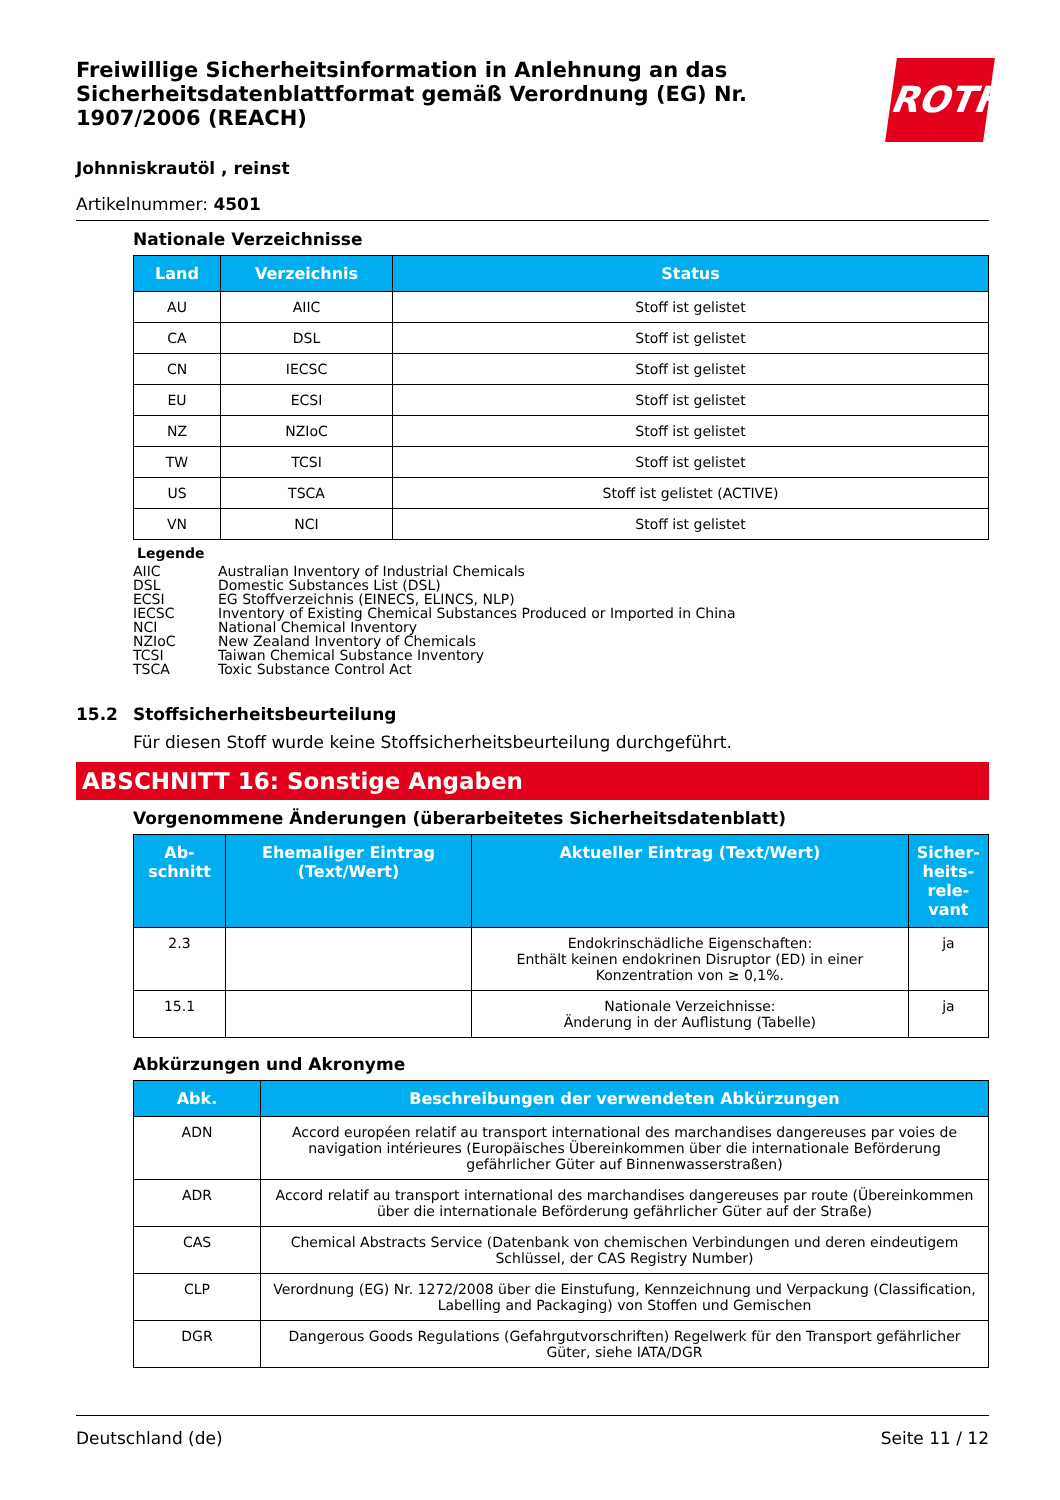Freiwillige Sicherheitsinformation in Anlehnung an das Sicherheitsdatenblattformat gemäß Verordnung (EG) Nr. 1907/2006 (REACH)
ROTH
Johnniskrautöl , reinst
Artikelnummer: 4501
Nationale Verzeichnisse
| Land | Verzeichnis | Status |
| --- | --- | --- |
| AU | AIIC | Stoff ist gelistet |
| CA | DSL | Stoff ist gelistet |
| CN | IECSC | Stoff ist gelistet |
| EU | ECSI | Stoff ist gelistet |
| NZ | NZIoC | Stoff ist gelistet |
| TW | TCSI | Stoff ist gelistet |
| US | TSCA | Stoff ist gelistet (ACTIVE) |
| VN | NCI | Stoff ist gelistet |
Legende
AIIC Australian Inventory of Industrial Chemicals
DSL Domestic Substances List (DSL)
ECSI EG Stoffverzeichnis (EINECS, ELINCS, NLP)
IECSC Inventory of Existing Chemical Substances Produced or Imported in China
NCI National Chemical Inventory
NZIoC New Zealand Inventory of Chemicals
TCSI Taiwan Chemical Substance Inventory
TSCA Toxic Substance Control Act
15.2 Stoffsicherheitsbeurteilung
Für diesen Stoff wurde keine Stoffsicherheitsbeurteilung durchgeführt.
ABSCHNITT 16: Sonstige Angaben
Vorgenommene Änderungen (überarbeitetes Sicherheitsdatenblatt)
| Ab- schnitt | Ehemaliger Eintrag (Text/Wert) | Aktueller Eintrag (Text/Wert) | Sicher- heits- rele- vant |
| --- | --- | --- | --- |
| 2.3 | | Endokrinschädliche Eigenschaften: Enthält keinen endokrinen Disruptor (ED) in einer Konzentration von ≥ 0,1%. | ja |
| 15.1 | | Nationale Verzeichnisse: Änderung in der Auflistung (Tabelle) | ja |
Abkürzungen und Akronyme
| Abk. | Beschreibungen der verwendeten Abkürzungen |
| --- | --- |
| ADN | Accord européen relatif au transport international des marchandises dangereuses par voies de navigation intérieures (Europäisches Übereinkommen über die internationale Beförderung gefährlicher Güter auf Binnenwasserstraßen) |
| ADR | Accord relatif au transport international des marchandises dangereuses par route (Übereinkommen über die internationale Beförderung gefährlicher Güter auf der Straße) |
| CAS | Chemical Abstracts Service (Datenbank von chemischen Verbindungen und deren eindeutigem Schlüssel, der CAS Registry Number) |
| CLP | Verordnung (EG) Nr. 1272/2008 über die Einstufung, Kennzeichnung und Verpackung (Classification, Labelling and Packaging) von Stoffen und Gemischen |
| DGR | Dangerous Goods Regulations (Gefahrgutvorschriften) Regelwerk für den Transport gefährlicher Güter, siehe IATA/DGR |
Deutschland (de) Seite 11 / 12